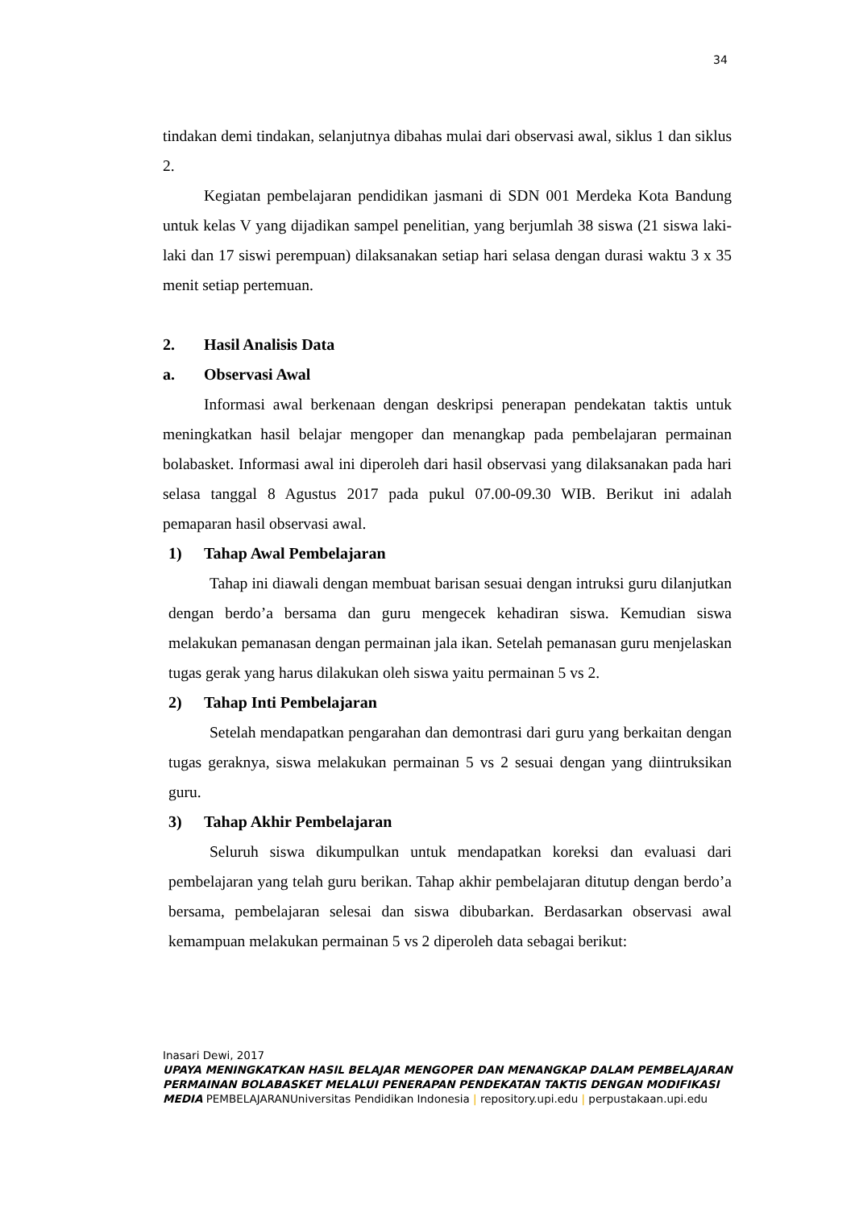34
tindakan demi tindakan, selanjutnya dibahas mulai dari observasi awal, siklus 1 dan siklus 2.
Kegiatan pembelajaran pendidikan jasmani di SDN 001 Merdeka Kota Bandung untuk kelas V yang dijadikan sampel penelitian, yang berjumlah 38 siswa (21 siswa laki-laki dan 17 siswi perempuan) dilaksanakan setiap hari selasa dengan durasi waktu 3 x 35 menit setiap pertemuan.
2. Hasil Analisis Data
a. Observasi Awal
Informasi awal berkenaan dengan deskripsi penerapan pendekatan taktis untuk meningkatkan hasil belajar mengoper dan menangkap pada pembelajaran permainan bolabasket. Informasi awal ini diperoleh dari hasil observasi yang dilaksanakan pada hari selasa tanggal 8 Agustus 2017 pada pukul 07.00-09.30 WIB. Berikut ini adalah pemaparan hasil observasi awal.
1) Tahap Awal Pembelajaran
Tahap ini diawali dengan membuat barisan sesuai dengan intruksi guru dilanjutkan dengan berdo’a bersama dan guru mengecek kehadiran siswa. Kemudian siswa melakukan pemanasan dengan permainan jala ikan. Setelah pemanasan guru menjelaskan tugas gerak yang harus dilakukan oleh siswa yaitu permainan 5 vs 2.
2) Tahap Inti Pembelajaran
Setelah mendapatkan pengarahan dan demontrasi dari guru yang berkaitan dengan tugas geraknya, siswa melakukan permainan 5 vs 2 sesuai dengan yang diintruksikan guru.
3) Tahap Akhir Pembelajaran
Seluruh siswa dikumpulkan untuk mendapatkan koreksi dan evaluasi dari pembelajaran yang telah guru berikan. Tahap akhir pembelajaran ditutup dengan berdo’a bersama, pembelajaran selesai dan siswa dibubarkan. Berdasarkan observasi awal kemampuan melakukan permainan 5 vs 2 diperoleh data sebagai berikut:
Inasari Dewi, 2017
UPAYA MENINGKATKAN HASIL BELAJAR MENGOPER DAN MENANGKAP DALAM PEMBELAJARAN PERMAINAN BOLABASKET MELALUI PENERAPAN PENDEKATAN TAKTIS DENGAN MODIFIKASI MEDIA PEMBELAJARANUniversitas Pendidikan Indonesia | repository.upi.edu | perpustakaan.upi.edu